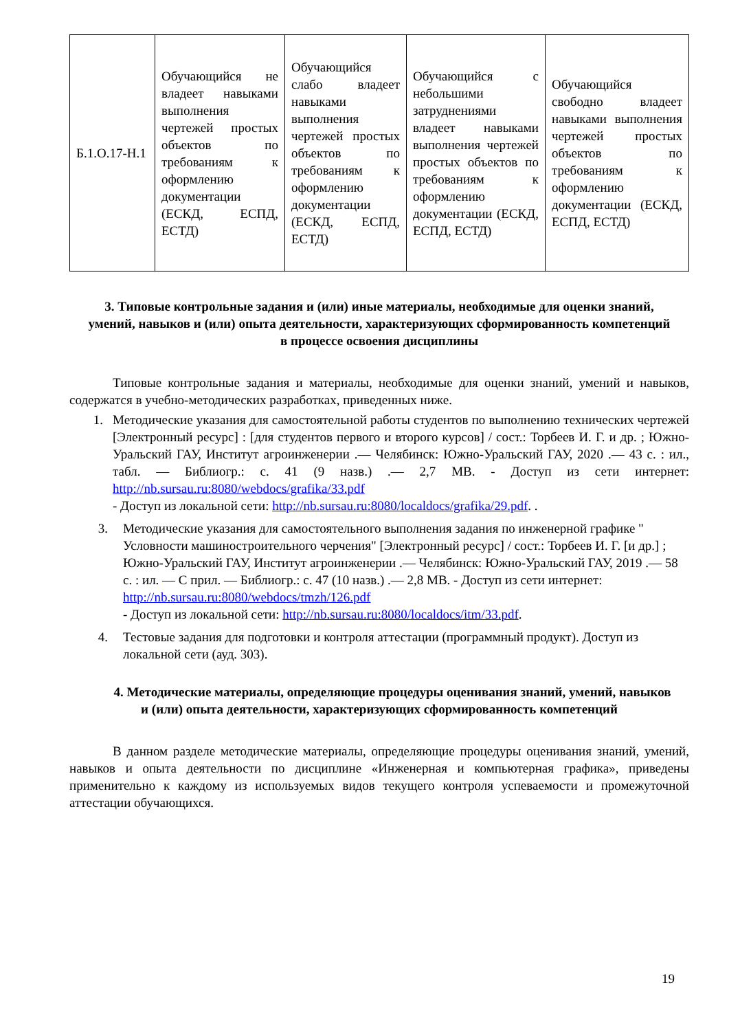| Б.1.О.17-Н.1 | Обучающийся не владеет навыками выполнения чертежей простых объектов по требованиям к оформлению документации (ЕСКД, ЕСПД, ЕСТД) | Обучающийся слабо владеет навыками выполнения чертежей простых объектов по требованиям к оформлению документации (ЕСКД, ЕСПД, ЕСТД) | Обучающийся с небольшими затруднениями владеет навыками выполнения чертежей простых объектов по требованиям к оформлению документации (ЕСКД, ЕСПД, ЕСТД) | Обучающийся свободно владеет навыками выполнения чертежей простых объектов по требованиям к оформлению документации (ЕСКД, ЕСПД, ЕСТД) |
3. Типовые контрольные задания и (или) иные материалы, необходимые для оценки знаний, умений, навыков и (или) опыта деятельности, характеризующих сформированность компетенций в процессе освоения дисциплины
Типовые контрольные задания и материалы, необходимые для оценки знаний, умений и навыков, содержатся в учебно-методических разработках, приведенных ниже.
1. Методические указания для самостоятельной работы студентов по выполнению технических чертежей [Электронный ресурс] : [для студентов первого и второго курсов] / сост.: Торбеев И. Г. и др. ; Южно-Уральский ГАУ, Институт агроинженерии .— Челябинск: Южно-Уральский ГАУ, 2020 .— 43 с. : ил., табл. — Библиогр.: с. 41 (9 назв.) .— 2,7 МВ. - Доступ из сети интернет: http://nb.sursau.ru:8080/webdocs/grafika/33.pdf
- Доступ из локальной сети: http://nb.sursau.ru:8080/localdocs/grafika/29.pdf. .
3. Методические указания для самостоятельного выполнения задания по инженерной графике " Условности машиностроительного черчения" [Электронный ресурс] / сост.: Торбеев И. Г. [и др.] ; Южно-Уральский ГАУ, Институт агроинженерии .— Челябинск: Южно-Уральский ГАУ, 2019 .— 58 с. : ил. — С прил. — Библиогр.: с. 47 (10 назв.) .— 2,8 МВ. - Доступ из сети интернет: http://nb.sursau.ru:8080/webdocs/tmzh/126.pdf
- Доступ из локальной сети: http://nb.sursau.ru:8080/localdocs/itm/33.pdf.
4. Тестовые задания для подготовки и контроля аттестации (программный продукт). Доступ из локальной сети (ауд. 303).
4. Методические материалы, определяющие процедуры оценивания знаний, умений, навыков и (или) опыта деятельности, характеризующих сформированность компетенций
В данном разделе методические материалы, определяющие процедуры оценивания знаний, умений, навыков и опыта деятельности по дисциплине «Инженерная и компьютерная графика», приведены применительно к каждому из используемых видов текущего контроля успеваемости и промежуточной аттестации обучающихся.
19